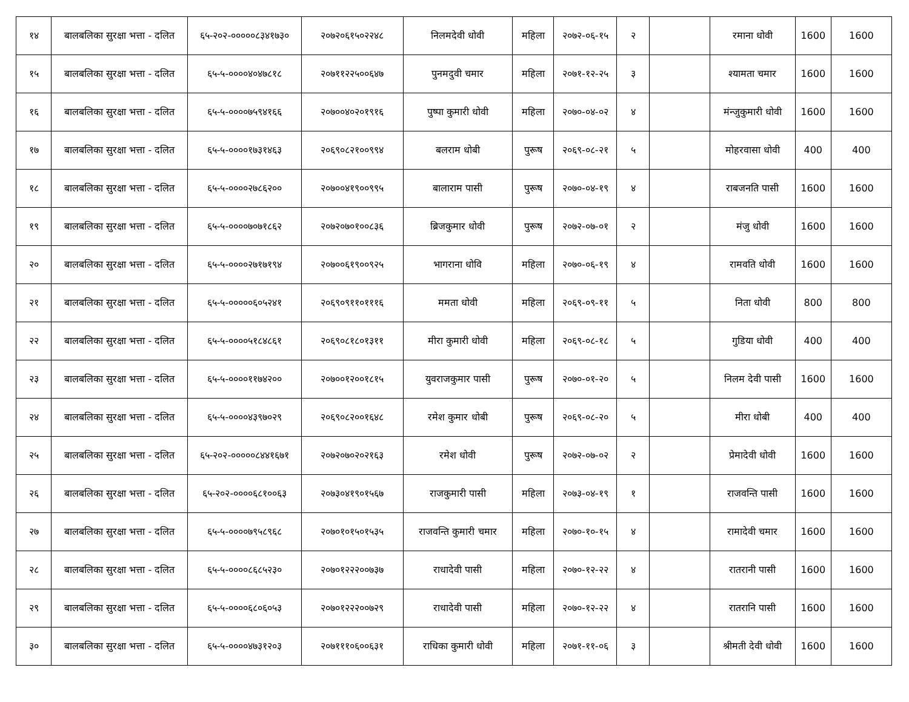| १४ | बालबलिका सुरक्षा भत्ता - दलित | ६५-२०२-०००००८३४१७३० | २०७२०६१५०२२४८ | निलमदेवी धोवी | महिला | २०७२-०६-१५ | २ | | रमाना धोवी | 1600 | 1600 |
| १५ | बालबलिका सुरक्षा भत्ता - दलित | ६५-५-००००४०४७८१८ | २०७११२२५००६४७ | पुनमदुवी चमार | महिला | २०७१-१२-२५ | ३ | | श्यामता चमार | 1600 | 1600 |
| १६ | बालबलिका सुरक्षा भत्ता - दलित | ६५-५-००००७५९४१६६ | २०७००४०२०१९१६ | पुष्पा कुमारी धोवी | महिला | २०७०-०४-०२ | ४ | | मंन्जुकुमारी धोवी | 1600 | 1600 |
| १७ | बालबलिका सुरक्षा भत्ता - दलित | ६५-५-००००१७३१४६३ | २०६९०८२१००९९४ | बलराम धोबी | पुरूष | २०६९-०८-२१ | ५ | | मोहरवासा धोवी | 400 | 400 |
| १८ | बालबलिका सुरक्षा भत्ता - दलित | ६५-५-००००२७८६२०० | २०७००४१९००९९५ | बालाराम पासी | पुरूष | २०७०-०४-१९ | ४ | | राबजनति पासी | 1600 | 1600 |
| १९ | बालबलिका सुरक्षा भत्ता - दलित | ६५-५-००००७०७१८६२ | २०७२०७०१००८३६ | ब्रिजकुमार धोवी | पुरूष | २०७२-०७-०१ | २ | | मंजु धोवी | 1600 | 1600 |
| २० | बालबलिका सुरक्षा भत्ता - दलित | ६५-५-००००२७१७१९४ | २०७००६१९००९२५ | भागराना धाेवि | महिला | २०७०-०६-१९ | ४ | | रामवति धोवी | 1600 | 1600 |
| २१ | बालबलिका सुरक्षा भत्ता - दलित | ६५-५-०००००६०५२४१ | २०६९०९११०१११६ | ममता धाेवी | महिला | २०६९-०९-११ | ५ | | निता धोवी | 800 | 800 |
| २२ | बालबलिका सुरक्षा भत्ता - दलित | ६५-५-००००५१८४८६१ | २०६९०८१८०१३११ | मीरा कुमारी धोवी | महिला | २०६९-०८-१८ | ५ | | गुडिया धोवी | 400 | 400 |
| २३ | बालबलिका सुरक्षा भत्ता - दलित | ६५-५-००००११७४२०० | २०७००१२००१८१५ | युवराजकुमार पासी | पुरूष | २०७०-०१-२० | ५ | | निलम देवी पासी | 1600 | 1600 |
| २४ | बालबलिका सुरक्षा भत्ता - दलित | ६५-५-००००४३९७०२९ | २०६९०८२००१६४८ | रमेश कुमार धोबी | पुरूष | २०६९-०८-२० | ५ | | मीरा धोबी | 400 | 400 |
| २५ | बालबलिका सुरक्षा भत्ता - दलित | ६५-२०२-०००००८४४१६७१ | २०७२०७०२०२१६३ | रमेश धोवी | पुरूष | २०७२-०७-०२ | २ | | प्रेमादेवी धोवी | 1600 | 1600 |
| २६ | बालबलिका सुरक्षा भत्ता - दलित | ६५-२०२-००००६८१००६३ | २०७३०४१९०१५६७ | राजकुमारी पासी | महिला | २०७३-०४-१९ | १ | | राजवन्ति पासी | 1600 | 1600 |
| २७ | बालबलिका सुरक्षा भत्ता - दलित | ६५-५-००००७९५८९६८ | २०७०१०१५०१५३५ | राजवन्ति कुमारी चमार | महिला | २०७०-१०-१५ | ४ | | रामादेवी चमार | 1600 | 1600 |
| २८ | बालबलिका सुरक्षा भत्ता - दलित | ६५-५-००००८६८५२३० | २०७०१२२२००७३७ | राधादेवी पासी | महिला | २०७०-१२-२२ | ४ | | रातरानी पासी | 1600 | 1600 |
| २९ | बालबलिका सुरक्षा भत्ता - दलित | ६५-५-००००६८०६०५३ | २०७०१२२२००७२९ | राधादेवी पासी | महिला | २०७०-१२-२२ | ४ | | रातरानि पासी | 1600 | 1600 |
| ३० | बालबलिका सुरक्षा भत्ता - दलित | ६५-५-००००४७३१२०३ | २०७१११०६००६३१ | राधिका कुमारी धोवी | महिला | २०७१-११-०६ | ३ | | श्रीमती देवी धोवी | 1600 | 1600 |